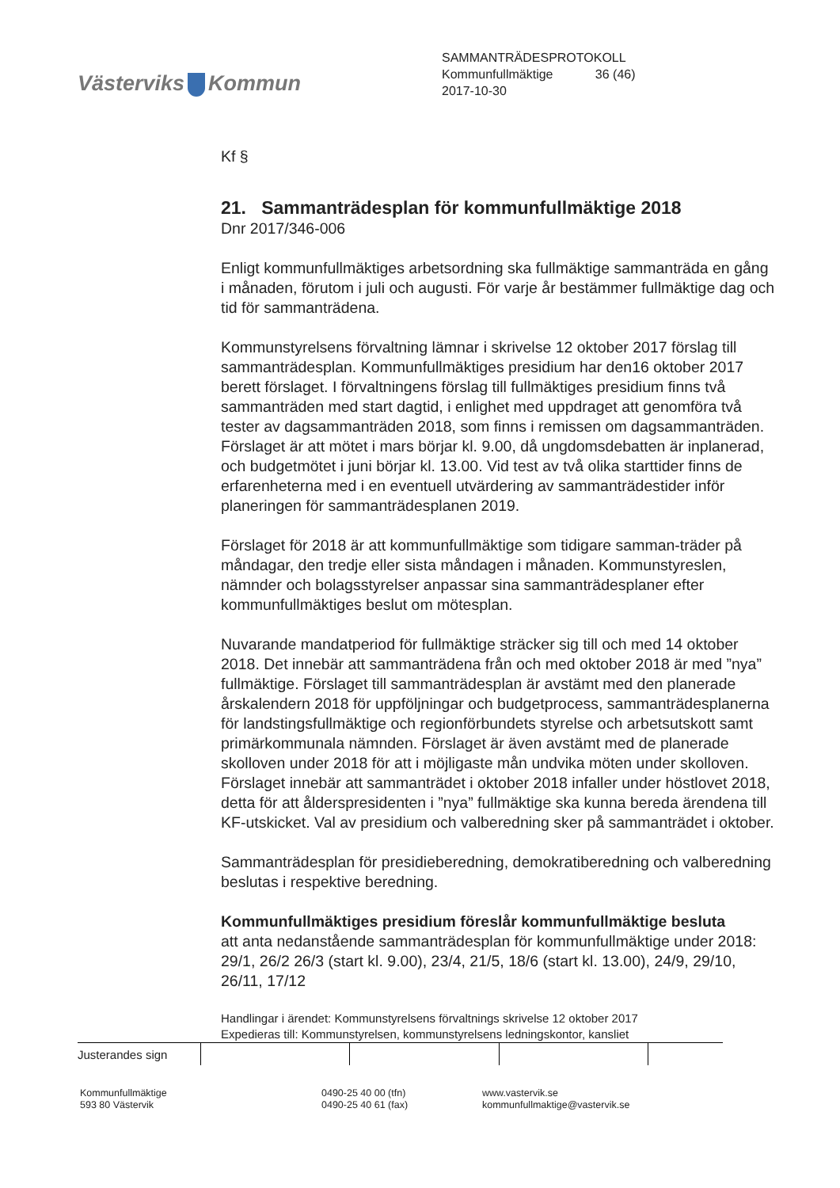Västerviks Kommun
SAMMANTRÄDESPROTOKOLL
Kommunfullmäktige 36 (46)
2017-10-30
Kf §
21. Sammanträdesplan för kommunfullmäktige 2018
Dnr 2017/346-006
Enligt kommunfullmäktiges arbetsordning ska fullmäktige sammanträda en gång i månaden, förutom i juli och augusti. För varje år bestämmer fullmäktige dag och tid för sammanträdena.
Kommunstyrelsens förvaltning lämnar i skrivelse 12 oktober 2017 förslag till sammanträdesplan. Kommunfullmäktiges presidium har den16 oktober 2017 berett förslaget. I förvaltningens förslag till fullmäktiges presidium finns två sammanträden med start dagtid, i enlighet med uppdraget att genomföra två tester av dagsammanträden 2018, som finns i remissen om dagsammanträden. Förslaget är att mötet i mars börjar kl. 9.00, då ungdomsdebatten är inplanerad, och budgetmötet i juni börjar kl. 13.00. Vid test av två olika starttider finns de erfarenheterna med i en eventuell utvärdering av sammanträdestider inför planeringen för sammanträdesplanen 2019.
Förslaget för 2018 är att kommunfullmäktige som tidigare samman-träder på måndagar, den tredje eller sista måndagen i månaden. Kommunstyreslen, nämnder och bolagsstyrelser anpassar sina sammanträdesplaner efter kommunfullmäktiges beslut om mötesplan.
Nuvarande mandatperiod för fullmäktige sträcker sig till och med 14 oktober 2018. Det innebär att sammanträdena från och med oktober 2018 är med ”nya” fullmäktige. Förslaget till sammanträdesplan är avstämt med den planerade årskalendern 2018 för uppföljningar och budgetprocess, sammanträdesplanerna för landstingsfullmäktige och regionförbundets styrelse och arbetsutskott samt primärkommunala nämnden. Förslaget är även avstämt med de planerade skolloven under 2018 för att i möjligaste mån undvika möten under skolloven. Förslaget innebär att sammanträdet i oktober 2018 infaller under höstlovet 2018, detta för att ålderspresidenten i ”nya” fullmäktige ska kunna bereda ärendena till KF-utskicket. Val av presidium och valberedning sker på sammanträdet i oktober.
Sammanträdesplan för presidieberedning, demokratiberedning och valberedning beslutas i respektive beredning.
Kommunfullmäktiges presidium föreslår kommunfullmäktige besluta
att anta nedanstående sammanträdesplan för kommunfullmäktige under 2018: 29/1, 26/2 26/3 (start kl. 9.00), 23/4, 21/5, 18/6 (start kl. 13.00), 24/9, 29/10, 26/11, 17/12
Handlingar i ärendet: Kommunstyrelsens förvaltnings skrivelse 12 oktober 2017
Expedieras till: Kommunstyrelsen, kommunstyrelsens ledningskontor, kansliet
| Justerandes sign | | | | |
Kommunfullmäktige
593 80 Västervik
0490-25 40 00 (tfn)
0490-25 40 61 (fax)
www.vastervik.se
kommunfullmaktige@vastervik.se